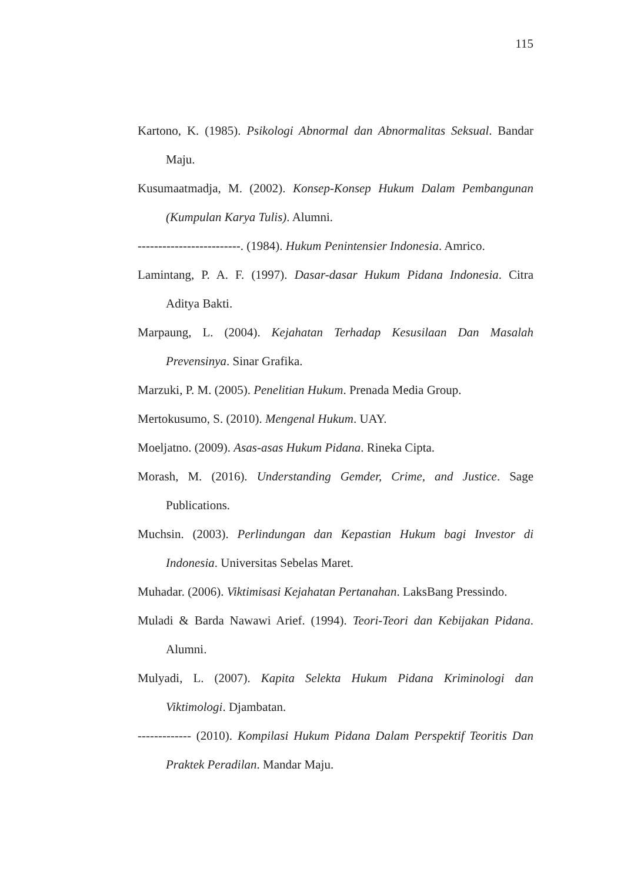115
Kartono, K. (1985). Psikologi Abnormal dan Abnormalitas Seksual. Bandar Maju.
Kusumaatmadja, M. (2002). Konsep-Konsep Hukum Dalam Pembangunan (Kumpulan Karya Tulis). Alumni.
-------------------------. (1984). Hukum Penintensier Indonesia. Amrico.
Lamintang, P. A. F. (1997). Dasar-dasar Hukum Pidana Indonesia. Citra Aditya Bakti.
Marpaung, L. (2004). Kejahatan Terhadap Kesusilaan Dan Masalah Prevensinya. Sinar Grafika.
Marzuki, P. M. (2005). Penelitian Hukum. Prenada Media Group.
Mertokusumo, S. (2010). Mengenal Hukum. UAY.
Moeljatno. (2009). Asas-asas Hukum Pidana. Rineka Cipta.
Morash, M. (2016). Understanding Gemder, Crime, and Justice. Sage Publications.
Muchsin. (2003). Perlindungan dan Kepastian Hukum bagi Investor di Indonesia. Universitas Sebelas Maret.
Muhadar. (2006). Viktimisasi Kejahatan Pertanahan. LaksBang Pressindo.
Muladi & Barda Nawawi Arief. (1994). Teori-Teori dan Kebijakan Pidana. Alumni.
Mulyadi, L. (2007). Kapita Selekta Hukum Pidana Kriminologi dan Viktimologi. Djambatan.
------------- (2010). Kompilasi Hukum Pidana Dalam Perspektif Teoritis Dan Praktek Peradilan. Mandar Maju.